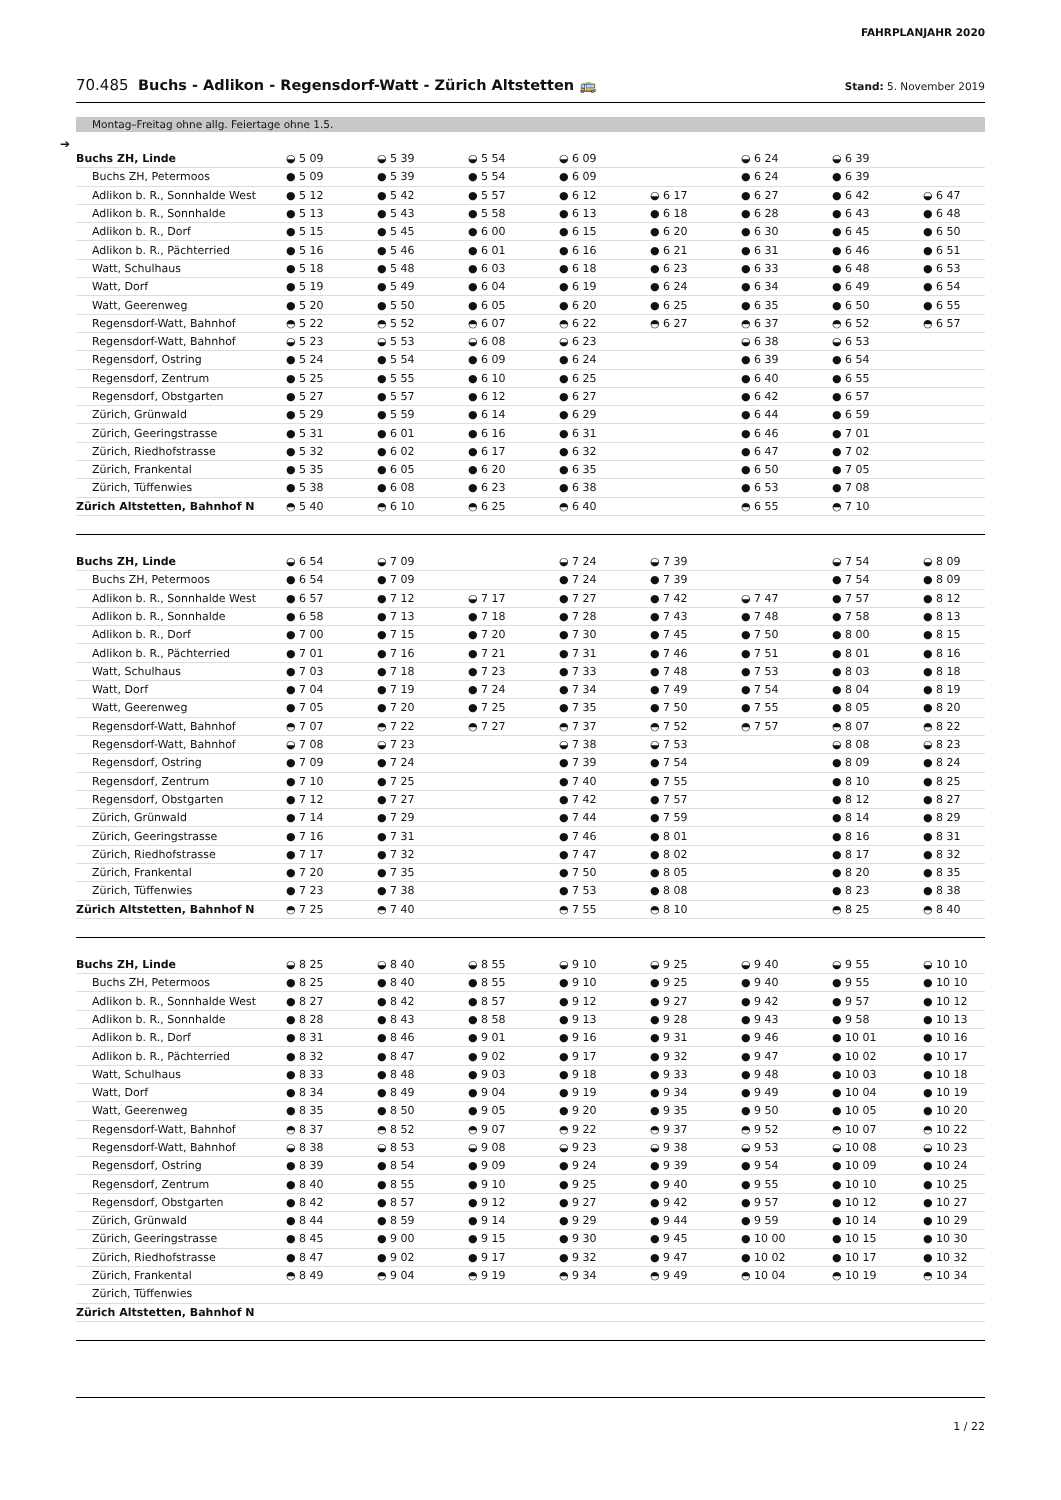FAHRPLANJAHR 2020
70.485 Buchs - Adlikon - Regensdorf-Watt - Zürich Altstetten 🚌 Stand: 5. November 2019
Montag–Freitag ohne allg. Feiertage ohne 1.5.
➔
| Buchs ZH, Linde | ◒ 5 09 | ◒ 5 39 | ◒ 5 54 | ◒ 6 09 | | ◒ 6 24 | ◒ 6 39 | |
| Buchs ZH, Petermoos | ● 5 09 | ● 5 39 | ● 5 54 | ● 6 09 | | ● 6 24 | ● 6 39 | |
| Adlikon b. R., Sonnhalde West | ● 5 12 | ● 5 42 | ● 5 57 | ● 6 12 | ◒ 6 17 | ● 6 27 | ● 6 42 | ◒ 6 47 |
| Adlikon b. R., Sonnhalde | ● 5 13 | ● 5 43 | ● 5 58 | ● 6 13 | ● 6 18 | ● 6 28 | ● 6 43 | ● 6 48 |
| Adlikon b. R., Dorf | ● 5 15 | ● 5 45 | ● 6 00 | ● 6 15 | ● 6 20 | ● 6 30 | ● 6 45 | ● 6 50 |
| Adlikon b. R., Pächterried | ● 5 16 | ● 5 46 | ● 6 01 | ● 6 16 | ● 6 21 | ● 6 31 | ● 6 46 | ● 6 51 |
| Watt, Schulhaus | ● 5 18 | ● 5 48 | ● 6 03 | ● 6 18 | ● 6 23 | ● 6 33 | ● 6 48 | ● 6 53 |
| Watt, Dorf | ● 5 19 | ● 5 49 | ● 6 04 | ● 6 19 | ● 6 24 | ● 6 34 | ● 6 49 | ● 6 54 |
| Watt, Geerenweg | ● 5 20 | ● 5 50 | ● 6 05 | ● 6 20 | ● 6 25 | ● 6 35 | ● 6 50 | ● 6 55 |
| Regensdorf-Watt, Bahnhof | ◓ 5 22 | ◓ 5 52 | ◓ 6 07 | ◓ 6 22 | ◓ 6 27 | ◓ 6 37 | ◓ 6 52 | ◓ 6 57 |
| Regensdorf-Watt, Bahnhof | ◒ 5 23 | ◒ 5 53 | ◒ 6 08 | ◒ 6 23 | | ◒ 6 38 | ◒ 6 53 | |
| Regensdorf, Ostring | ● 5 24 | ● 5 54 | ● 6 09 | ● 6 24 | | ● 6 39 | ● 6 54 | |
| Regensdorf, Zentrum | ● 5 25 | ● 5 55 | ● 6 10 | ● 6 25 | | ● 6 40 | ● 6 55 | |
| Regensdorf, Obstgarten | ● 5 27 | ● 5 57 | ● 6 12 | ● 6 27 | | ● 6 42 | ● 6 57 | |
| Zürich, Grünwald | ● 5 29 | ● 5 59 | ● 6 14 | ● 6 29 | | ● 6 44 | ● 6 59 | |
| Zürich, Geeringstrasse | ● 5 31 | ● 6 01 | ● 6 16 | ● 6 31 | | ● 6 46 | ● 7 01 | |
| Zürich, Riedhofstrasse | ● 5 32 | ● 6 02 | ● 6 17 | ● 6 32 | | ● 6 47 | ● 7 02 | |
| Zürich, Frankental | ● 5 35 | ● 6 05 | ● 6 20 | ● 6 35 | | ● 6 50 | ● 7 05 | |
| Zürich, Tüffenwies | ● 5 38 | ● 6 08 | ● 6 23 | ● 6 38 | | ● 6 53 | ● 7 08 | |
| Zürich Altstetten, Bahnhof N | ◓ 5 40 | ◓ 6 10 | ◓ 6 25 | ◓ 6 40 | | ◓ 6 55 | ◓ 7 10 | |
| Buchs ZH, Linde | ◒ 6 54 | ◒ 7 09 | | ◒ 7 24 | ◒ 7 39 | | ◒ 7 54 | ◒ 8 09 |
| Buchs ZH, Petermoos | ● 6 54 | ● 7 09 | | ● 7 24 | ● 7 39 | | ● 7 54 | ● 8 09 |
| Adlikon b. R., Sonnhalde West | ● 6 57 | ● 7 12 | ◒ 7 17 | ● 7 27 | ● 7 42 | ◒ 7 47 | ● 7 57 | ● 8 12 |
| Adlikon b. R., Sonnhalde | ● 6 58 | ● 7 13 | ● 7 18 | ● 7 28 | ● 7 43 | ● 7 48 | ● 7 58 | ● 8 13 |
| Adlikon b. R., Dorf | ● 7 00 | ● 7 15 | ● 7 20 | ● 7 30 | ● 7 45 | ● 7 50 | ● 8 00 | ● 8 15 |
| Adlikon b. R., Pächterried | ● 7 01 | ● 7 16 | ● 7 21 | ● 7 31 | ● 7 46 | ● 7 51 | ● 8 01 | ● 8 16 |
| Watt, Schulhaus | ● 7 03 | ● 7 18 | ● 7 23 | ● 7 33 | ● 7 48 | ● 7 53 | ● 8 03 | ● 8 18 |
| Watt, Dorf | ● 7 04 | ● 7 19 | ● 7 24 | ● 7 34 | ● 7 49 | ● 7 54 | ● 8 04 | ● 8 19 |
| Watt, Geerenweg | ● 7 05 | ● 7 20 | ● 7 25 | ● 7 35 | ● 7 50 | ● 7 55 | ● 8 05 | ● 8 20 |
| Regensdorf-Watt, Bahnhof | ◓ 7 07 | ◓ 7 22 | ◓ 7 27 | ◓ 7 37 | ◓ 7 52 | ◓ 7 57 | ◓ 8 07 | ◓ 8 22 |
| Regensdorf-Watt, Bahnhof | ◒ 7 08 | ◒ 7 23 | | ◒ 7 38 | ◒ 7 53 | | ◒ 8 08 | ◒ 8 23 |
| Regensdorf, Ostring | ● 7 09 | ● 7 24 | | ● 7 39 | ● 7 54 | | ● 8 09 | ● 8 24 |
| Regensdorf, Zentrum | ● 7 10 | ● 7 25 | | ● 7 40 | ● 7 55 | | ● 8 10 | ● 8 25 |
| Regensdorf, Obstgarten | ● 7 12 | ● 7 27 | | ● 7 42 | ● 7 57 | | ● 8 12 | ● 8 27 |
| Zürich, Grünwald | ● 7 14 | ● 7 29 | | ● 7 44 | ● 7 59 | | ● 8 14 | ● 8 29 |
| Zürich, Geeringstrasse | ● 7 16 | ● 7 31 | | ● 7 46 | ● 8 01 | | ● 8 16 | ● 8 31 |
| Zürich, Riedhofstrasse | ● 7 17 | ● 7 32 | | ● 7 47 | ● 8 02 | | ● 8 17 | ● 8 32 |
| Zürich, Frankental | ● 7 20 | ● 7 35 | | ● 7 50 | ● 8 05 | | ● 8 20 | ● 8 35 |
| Zürich, Tüffenwies | ● 7 23 | ● 7 38 | | ● 7 53 | ● 8 08 | | ● 8 23 | ● 8 38 |
| Zürich Altstetten, Bahnhof N | ◓ 7 25 | ◓ 7 40 | | ◓ 7 55 | ◓ 8 10 | | ◓ 8 25 | ◓ 8 40 |
| Buchs ZH, Linde | ◒ 8 25 | ◒ 8 40 | ◒ 8 55 | ◒ 9 10 | ◒ 9 25 | ◒ 9 40 | ◒ 9 55 | ◒ 10 10 |
| Buchs ZH, Petermoos | ● 8 25 | ● 8 40 | ● 8 55 | ● 9 10 | ● 9 25 | ● 9 40 | ● 9 55 | ● 10 10 |
| Adlikon b. R., Sonnhalde West | ● 8 27 | ● 8 42 | ● 8 57 | ● 9 12 | ● 9 27 | ● 9 42 | ● 9 57 | ● 10 12 |
| Adlikon b. R., Sonnhalde | ● 8 28 | ● 8 43 | ● 8 58 | ● 9 13 | ● 9 28 | ● 9 43 | ● 9 58 | ● 10 13 |
| Adlikon b. R., Dorf | ● 8 31 | ● 8 46 | ● 9 01 | ● 9 16 | ● 9 31 | ● 9 46 | ● 10 01 | ● 10 16 |
| Adlikon b. R., Pächterried | ● 8 32 | ● 8 47 | ● 9 02 | ● 9 17 | ● 9 32 | ● 9 47 | ● 10 02 | ● 10 17 |
| Watt, Schulhaus | ● 8 33 | ● 8 48 | ● 9 03 | ● 9 18 | ● 9 33 | ● 9 48 | ● 10 03 | ● 10 18 |
| Watt, Dorf | ● 8 34 | ● 8 49 | ● 9 04 | ● 9 19 | ● 9 34 | ● 9 49 | ● 10 04 | ● 10 19 |
| Watt, Geerenweg | ● 8 35 | ● 8 50 | ● 9 05 | ● 9 20 | ● 9 35 | ● 9 50 | ● 10 05 | ● 10 20 |
| Regensdorf-Watt, Bahnhof | ◓ 8 37 | ◓ 8 52 | ◓ 9 07 | ◓ 9 22 | ◓ 9 37 | ◓ 9 52 | ◓ 10 07 | ◓ 10 22 |
| Regensdorf-Watt, Bahnhof | ◒ 8 38 | ◒ 8 53 | ◒ 9 08 | ◒ 9 23 | ◒ 9 38 | ◒ 9 53 | ◒ 10 08 | ◒ 10 23 |
| Regensdorf, Ostring | ● 8 39 | ● 8 54 | ● 9 09 | ● 9 24 | ● 9 39 | ● 9 54 | ● 10 09 | ● 10 24 |
| Regensdorf, Zentrum | ● 8 40 | ● 8 55 | ● 9 10 | ● 9 25 | ● 9 40 | ● 9 55 | ● 10 10 | ● 10 25 |
| Regensdorf, Obstgarten | ● 8 42 | ● 8 57 | ● 9 12 | ● 9 27 | ● 9 42 | ● 9 57 | ● 10 12 | ● 10 27 |
| Zürich, Grünwald | ● 8 44 | ● 8 59 | ● 9 14 | ● 9 29 | ● 9 44 | ● 9 59 | ● 10 14 | ● 10 29 |
| Zürich, Geeringstrasse | ● 8 45 | ● 9 00 | ● 9 15 | ● 9 30 | ● 9 45 | ● 10 00 | ● 10 15 | ● 10 30 |
| Zürich, Riedhofstrasse | ● 8 47 | ● 9 02 | ● 9 17 | ● 9 32 | ● 9 47 | ● 10 02 | ● 10 17 | ● 10 32 |
| Zürich, Frankental | ◓ 8 49 | ◓ 9 04 | ◓ 9 19 | ◓ 9 34 | ◓ 9 49 | ◓ 10 04 | ◓ 10 19 | ◓ 10 34 |
| Zürich, Tüffenwies | | | | | | | | |
| Zürich Altstetten, Bahnhof N | | | | | | | | |
1 / 22